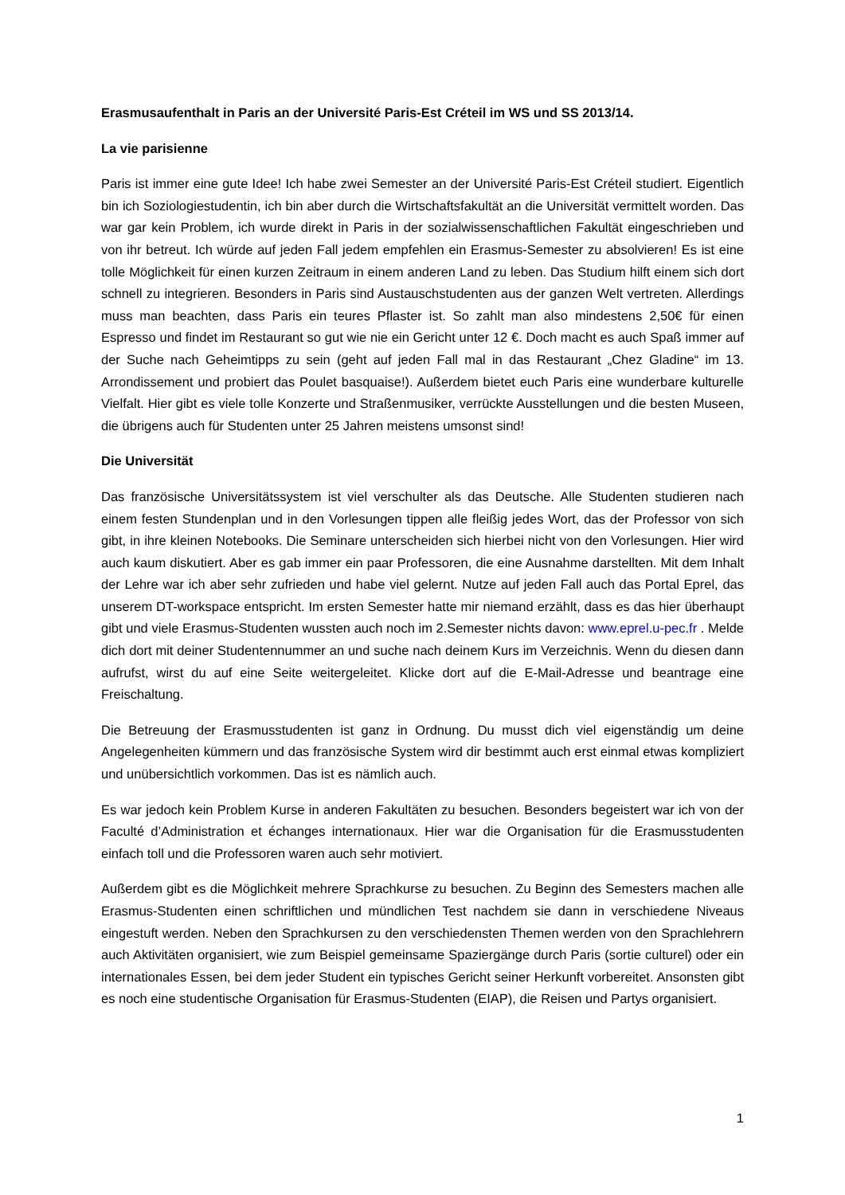Erasmusaufenthalt in Paris an der Université Paris-Est Créteil im WS und SS 2013/14.
La vie parisienne
Paris ist immer eine gute Idee! Ich habe zwei Semester an der Université Paris-Est Créteil studiert. Eigentlich bin ich Soziologiestudentin, ich bin aber durch die Wirtschaftsfakultät an die Universität vermittelt worden. Das war gar kein Problem, ich wurde direkt in Paris in der sozialwissenschaftlichen Fakultät eingeschrieben und von ihr betreut. Ich würde auf jeden Fall jedem empfehlen ein Erasmus-Semester zu absolvieren! Es ist eine tolle Möglichkeit für einen kurzen Zeitraum in einem anderen Land zu leben. Das Studium hilft einem sich dort schnell zu integrieren. Besonders in Paris sind Austauschstudenten aus der ganzen Welt vertreten. Allerdings muss man beachten, dass Paris ein teures Pflaster ist. So zahlt man also mindestens 2,50€ für einen Espresso und findet im Restaurant so gut wie nie ein Gericht unter 12 €. Doch macht es auch Spaß immer auf der Suche nach Geheimtipps zu sein (geht auf jeden Fall mal in das Restaurant „Chez Gladine“ im 13. Arrondissement und probiert das Poulet basquaise!). Außerdem bietet euch Paris eine wunderbare kulturelle Vielfalt. Hier gibt es viele tolle Konzerte und Straßenmusiker, verrückte Ausstellungen und die besten Museen, die übrigens auch für Studenten unter 25 Jahren meistens umsonst sind!
Die Universität
Das französische Universitätssystem ist viel verschulter als das Deutsche. Alle Studenten studieren nach einem festen Stundenplan und in den Vorlesungen tippen alle fleißig jedes Wort, das der Professor von sich gibt, in ihre kleinen Notebooks. Die Seminare unterscheiden sich hierbei nicht von den Vorlesungen. Hier wird auch kaum diskutiert. Aber es gab immer ein paar Professoren, die eine Ausnahme darstellten. Mit dem Inhalt der Lehre war ich aber sehr zufrieden und habe viel gelernt. Nutze auf jeden Fall auch das Portal Eprel, das unserem DT-workspace entspricht. Im ersten Semester hatte mir niemand erzählt, dass es das hier überhaupt gibt und viele Erasmus-Studenten wussten auch noch im 2.Semester nichts davon: www.eprel.u-pec.fr . Melde dich dort mit deiner Studentennummer an und suche nach deinem Kurs im Verzeichnis. Wenn du diesen dann aufrufst, wirst du auf eine Seite weitergeleitet. Klicke dort auf die E-Mail-Adresse und beantrage eine Freischaltung.
Die Betreuung der Erasmusstudenten ist ganz in Ordnung. Du musst dich viel eigenständig um deine Angelegenheiten kümmern und das französische System wird dir bestimmt auch erst einmal etwas kompliziert und unübersichtlich vorkommen. Das ist es nämlich auch.
Es war jedoch kein Problem Kurse in anderen Fakultäten zu besuchen. Besonders begeistert war ich von der Faculté d’Administration et échanges internationaux. Hier war die Organisation für die Erasmusstudenten einfach toll und die Professoren waren auch sehr motiviert.
Außerdem gibt es die Möglichkeit mehrere Sprachkurse zu besuchen. Zu Beginn des Semesters machen alle Erasmus-Studenten einen schriftlichen und mündlichen Test nachdem sie dann in verschiedene Niveaus eingestuft werden. Neben den Sprachkursen zu den verschiedensten Themen werden von den Sprachlehrern auch Aktivitäten organisiert, wie zum Beispiel gemeinsame Spaziergänge durch Paris (sortie culturel) oder ein internationales Essen, bei dem jeder Student ein typisches Gericht seiner Herkunft vorbereitet. Ansonsten gibt es noch eine studentische Organisation für Erasmus-Studenten (EIAP), die Reisen und Partys organisiert.
1